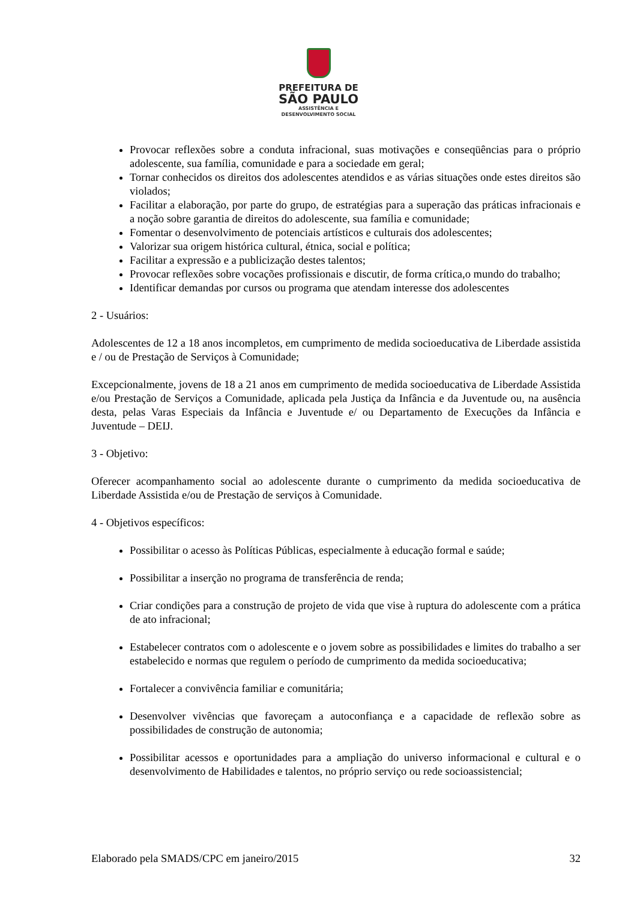PREFEITURA DE
SÃO PAULO
ASSISTÊNCIA E
DESENVOLVIMENTO SOCIAL
Provocar reflexões sobre a conduta infracional, suas motivações e conseqüências para o próprio adolescente, sua família, comunidade e para a sociedade em geral;
Tornar conhecidos os direitos dos adolescentes atendidos e as várias situações onde estes direitos são violados;
Facilitar a elaboração, por parte do grupo, de estratégias para a superação das práticas infracionais e a noção sobre garantia de direitos do adolescente, sua família e comunidade;
Fomentar o desenvolvimento de potenciais artísticos e culturais dos adolescentes;
Valorizar sua origem histórica cultural, étnica, social e política;
Facilitar a expressão e a publicização destes talentos;
Provocar reflexões sobre vocações profissionais e discutir, de forma crítica,o mundo do trabalho;
Identificar demandas por cursos ou programa que atendam interesse dos adolescentes
2 - Usuários:
Adolescentes de 12 a 18 anos incompletos, em cumprimento de medida socioeducativa de Liberdade assistida e / ou de Prestação de Serviços à Comunidade;
Excepcionalmente, jovens de 18 a 21 anos em cumprimento de medida socioeducativa de Liberdade Assistida e/ou Prestação de Serviços a Comunidade, aplicada pela Justiça da Infância e da Juventude ou, na ausência desta, pelas Varas Especiais da Infância e Juventude e/ ou Departamento de Execuções da Infância e Juventude – DEIJ.
3 - Objetivo:
Oferecer acompanhamento social ao adolescente durante o cumprimento da medida socioeducativa de Liberdade Assistida e/ou de Prestação de serviços à Comunidade.
4 - Objetivos específicos:
Possibilitar o acesso às Políticas Públicas, especialmente à educação formal e saúde;
Possibilitar a inserção no programa de transferência de renda;
Criar condições para a construção de projeto de vida que vise à ruptura do adolescente com a prática de ato infracional;
Estabelecer contratos com o adolescente e o jovem sobre as possibilidades e limites do trabalho a ser estabelecido e normas que regulem o período de cumprimento da medida socioeducativa;
Fortalecer a convivência familiar e comunitária;
Desenvolver vivências que favoreçam a autoconfiança e a capacidade de reflexão sobre as possibilidades de construção de autonomia;
Possibilitar acessos e oportunidades para a ampliação do universo informacional e cultural e o desenvolvimento de Habilidades e talentos, no próprio serviço ou rede socioassistencial;
Elaborado pela SMADS/CPC em janeiro/2015 32